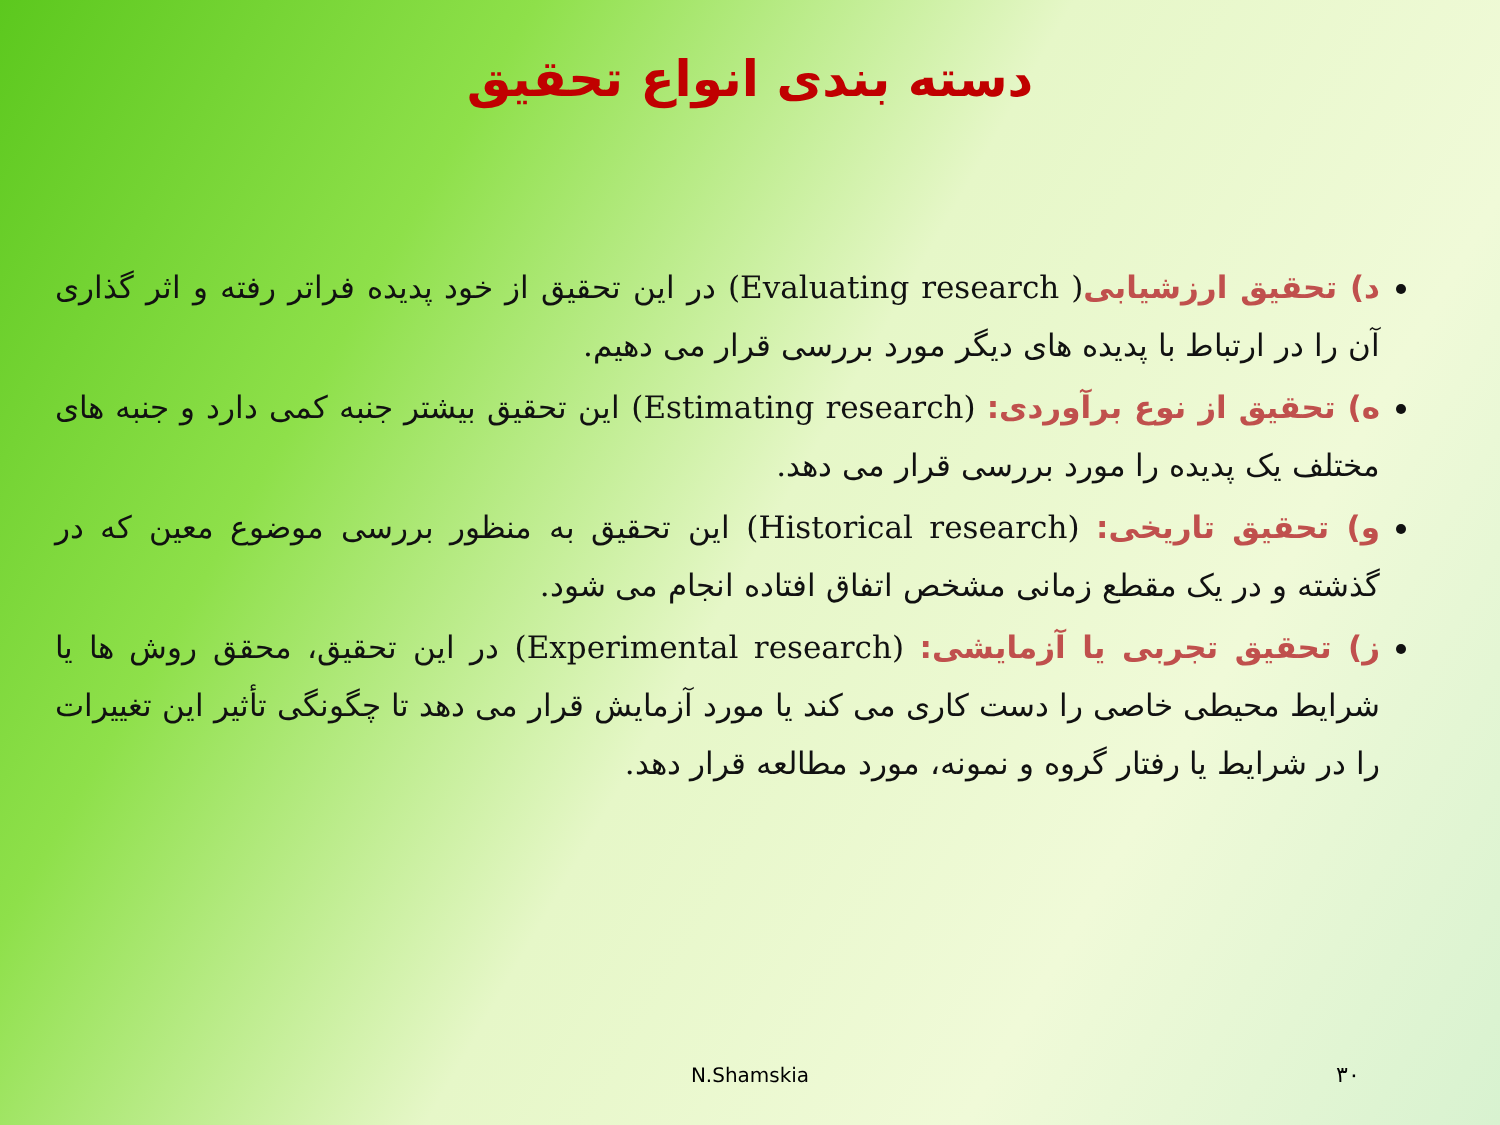دسته بندی انواع تحقیق
د) تحقیق ارزشیابی( Evaluating research) در این تحقیق از خود پدیده فراتر رفته و اثر گذاری آن را در ارتباط با پدیده های دیگر مورد بررسی قرار می دهیم.
ه) تحقیق از نوع برآوردی: (Estimating research) این تحقیق بیشتر جنبه کمی دارد و جنبه های مختلف یک پدیده را مورد بررسی قرار می دهد.
و) تحقیق تاریخی: (Historical research) این تحقیق به منظور بررسی موضوع معین که در گذشته و در یک مقطع زمانی مشخص اتفاق افتاده انجام می شود.
ز) تحقیق تجربی یا آزمایشی: (Experimental research) در این تحقیق، محقق روش ها یا شرایط محیطی خاصی را دست کاری می کند یا مورد آزمایش قرار می دهد تا چگونگی تأثیر این تغییرات را در شرایط یا رفتار گروه و نمونه، مورد مطالعه قرار دهد.
N.Shamskia ۳۰